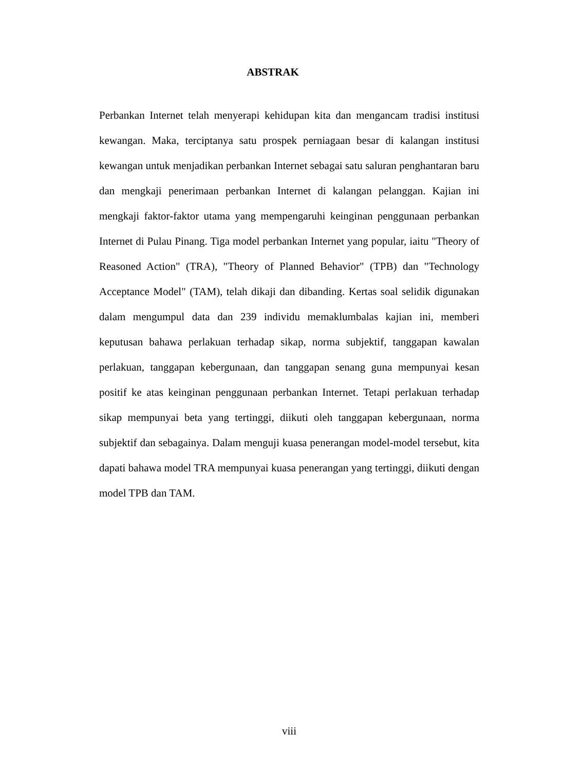ABSTRAK
Perbankan Internet telah menyerapi kehidupan kita dan mengancam tradisi institusi kewangan. Maka, terciptanya satu prospek perniagaan besar di kalangan institusi kewangan untuk menjadikan perbankan Internet sebagai satu saluran penghantaran baru dan mengkaji penerimaan perbankan Internet di kalangan pelanggan. Kajian ini mengkaji faktor-faktor utama yang mempengaruhi keinginan penggunaan perbankan Internet di Pulau Pinang. Tiga model perbankan Internet yang popular, iaitu "Theory of Reasoned Action" (TRA), "Theory of Planned Behavior" (TPB) dan "Technology Acceptance Model" (TAM), telah dikaji dan dibanding. Kertas soal selidik digunakan dalam mengumpul data dan 239 individu memaklumbalas kajian ini, memberi keputusan bahawa perlakuan terhadap sikap, norma subjektif, tanggapan kawalan perlakuan, tanggapan kebergunaan, dan tanggapan senang guna mempunyai kesan positif ke atas keinginan penggunaan perbankan Internet. Tetapi perlakuan terhadap sikap mempunyai beta yang tertinggi, diikuti oleh tanggapan kebergunaan, norma subjektif dan sebagainya. Dalam menguji kuasa penerangan model-model tersebut, kita dapati bahawa model TRA mempunyai kuasa penerangan yang tertinggi, diikuti dengan model TPB dan TAM.
viii